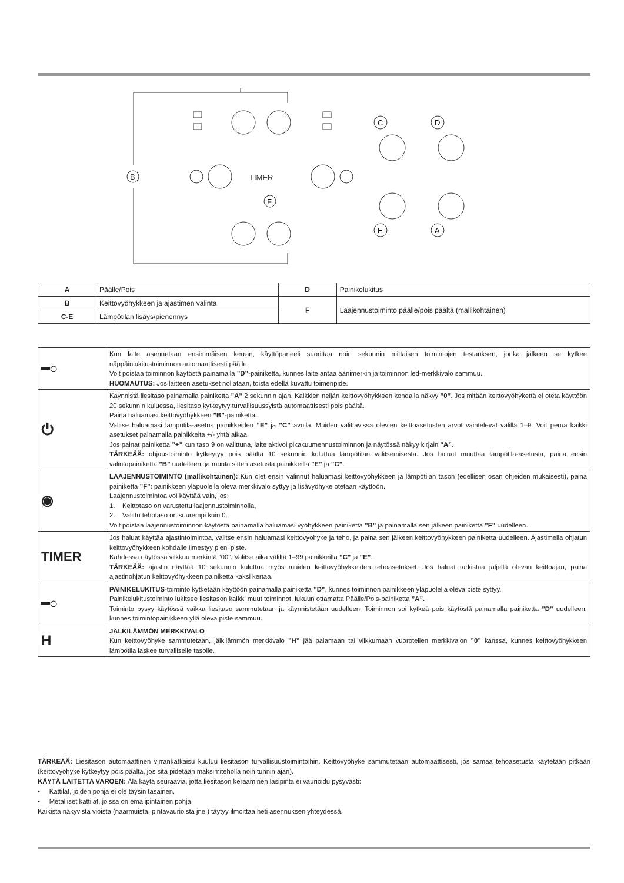B
TIMER
C
D
E
A
F
| A | Päälle/Pois | D | Painikelukitus |
| B | Keittovyöhykkeen ja ajastimen valinta | F | Laajennustoiminto päälle/pois päältä (mallikohtainen) |
| C-E | Lämpötilan lisäys/pienennys | | |
| ━○ | Kun laite asennetaan ensimmäisen kerran, käyttöpaneeli suorittaa noin sekunnin mittaisen toimintojen testauksen, jonka jälkeen se kytkee näppäinlukitustoiminnon automaattisesti päälle. Voit poistaa toiminnon käytöstä painamalla ”D” -painiketta, kunnes laite antaa äänimerkin ja toiminnon led-merkkivalo sammuu. HUOMAUTUS: Jos laitteen asetukset nollataan, toista edellä kuvattu toimenpide. |
| ⏻ | Käynnistä liesitaso painamalla painiketta ”A” 2 sekunnin ajan. Kaikkien neljän keittovyöhykkeen kohdalla näkyy ”0” . Jos mitään keittovyöhykettä ei oteta käyttöön 20 sekunnin kuluessa, liesitaso kytkeytyy turvallisuussyistä automaattisesti pois päältä. Paina haluamasi keittovyöhykkeen ”B” -painiketta. Valitse haluamasi lämpötila-asetus painikkeiden ”E” ja ”C” avulla. Muiden valittavissa olevien keittoasetusten arvot vaihtelevat välillä 1–9. Voit perua kaikki asetukset painamalla painikkeita +/- yhtä aikaa. Jos painat painiketta ”+” kun taso 9 on valittuna, laite aktivoi pikakuumennustoiminnon ja näytössä näkyy kirjain ”A” . TÄRKEÄÄ: ohjaustoiminto kytkeytyy pois päältä 10 sekunnin kuluttua lämpötilan valitsemisesta. Jos haluat muuttaa lämpötila-asetusta, paina ensin valintapainiketta ”B” uudelleen, ja muuta sitten asetusta painikkeilla ”E” ja ”C” . |
| ◉ | LAAJENNUSTOIMINTO (mallikohtainen): Kun olet ensin valinnut haluamasi keittovyöhykkeen ja lämpötilan tason (edellisen osan ohjeiden mukaisesti), paina painiketta ”F” : painikkeen yläpuolella oleva merkkivalo syttyy ja lisävyöhyke otetaan käyttöön. Laajennustoimintoa voi käyttää vain, jos: 1. Keittotaso on varustettu laajennustoiminnolla, 2. Valittu tehotaso on suurempi kuin 0. Voit poistaa laajennustoiminnon käytöstä painamalla haluamasi vyöhykkeen painiketta ”B” ja painamalla sen jälkeen painiketta ”F” uudelleen. |
| TIMER | Jos haluat käyttää ajastintoimintoa, valitse ensin haluamasi keittovyöhyke ja teho, ja paina sen jälkeen keittovyöhykkeen painiketta uudelleen. Ajastimella ohjatun keittovyöhykkeen kohdalle ilmestyy pieni piste. Kahdessa näytössä vilkkuu merkintä ”00”. Valitse aika väliltä 1–99 painikkeilla ”C” ja ”E” . TÄRKEÄÄ: ajastin näyttää 10 sekunnin kuluttua myös muiden keittovyöhykkeiden tehoasetukset. Jos haluat tarkistaa jäljellä olevan keittoajan, paina ajastinohjatun keittovyöhykkeen painiketta kaksi kertaa. |
| ━○ | PAINIKELUKITUS -toiminto kytketään käyttöön painamalla painiketta ”D” , kunnes toiminnon painikkeen yläpuolella oleva piste syttyy. Painikelukitustoiminto lukitsee liesitason kaikki muut toiminnot, lukuun ottamatta Päälle/Pois-painiketta ”A” . Toiminto pysyy käytössä vaikka liesitaso sammutetaan ja käynnistetään uudelleen. Toiminnon voi kytkeä pois käytöstä painamalla painiketta ”D” uudelleen, kunnes toimintopainikkeen yllä oleva piste sammuu. |
| H | JÄLKILÄMMÖN MERKKIVALO Kun keittovyöhyke sammutetaan, jälkilämmön merkkivalo ”H” jää palamaan tai vilkkumaan vuorotellen merkkivalon ”0” kanssa, kunnes keittovyöhykkeen lämpötila laskee turvalliselle tasolle. |
TÄRKEÄÄ: Liesitason automaattinen virrankatkaisu kuuluu liesitason turvallisuustoimintoihin. Keittovyöhyke sammutetaan automaattisesti, jos samaa tehoasetusta käytetään pitkään (keittovyöhyke kytkeytyy pois päältä, jos sitä pidetään maksimiteholla noin tunnin ajan).
KÄYTÄ LAITETTA VAROEN: Älä käytä seuraavia, jotta liesitason keraaminen lasipinta ei vaurioidu pysyvästi:
• Kattilat, joiden pohja ei ole täysin tasainen.
• Metalliset kattilat, joissa on emalipintainen pohja.
Kaikista näkyvistä vioista (naarmuista, pintavaurioista jne.) täytyy ilmoittaa heti asennuksen yhteydessä.